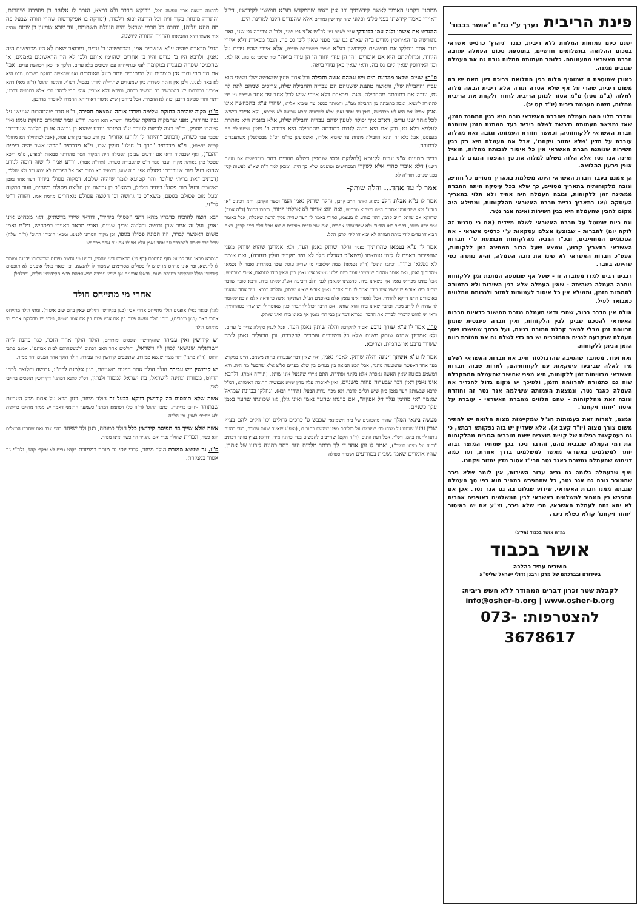פינת הריבית נערך ע"י גמ"ח 'אושר בכבוד'
ישנם כיום עמותות המלוות ללא ריבית, כנגד 'גיהוץ' כרטיס אשראי בסכום ההלואה בתשלומים חדשיים, בתוספת סכום העמלה שגובה חברת האשראי מהעמותה. כלומר העמותה המלוה גובה גם את העמלה שגובים ממנה.
כמובן שתוספת זו שמוסיף הלוה בגין ההלואה צריכה דיון האם יש בה משום ריבית, שהרי על אף שלא אסרה תורה אלא ריבית הבאה מלוה למלוה (ב"מ סט:) מ"מ אסור לנותן הריבית לחזור ולקחת את הריבית מהלוה, משום הערמת ריבית (יו"ד קס יג).
והדבר תלוי האם העמלה שחברת האשראי גובה היא בגין המתנת הזמן, שאז נמצאת העמותה נדרשת לשלם ריבית בעד המתנת הזמן שנותנת חברת האשראי ללקוחותיה, וכאשר חוזרת העמותה וגובה זאת מהלוה עוברת על הדין 'שלא יחזור ויקחנו', אבל אם העמלה היא רק בגין השירות שנותנת חברת האשראי אין כל איסור לגבותה מהלוה, הואיל ואינה אגר נטר אלא הלוה משלם למלוה את סך ההפסד הנגרם לו בגין אופן פרעון ההלואה.
הן אמנם בעבר חברת האשראי היתה משלמת בתאריך מסויים כל חודש, וגובה מלקוחותיה בתאריך מסויים, כך שלא בכל עיסקה היתה החברה ממתינה זמן ללקוחות, וגובה העמלה היה אחיד ולא תלוי בתאריך העיסקה ו/או בתאריך גביית חברת האשראי מהלקוחות, וממילא היה מקום להבין שהעמלה היא בגין השירות ואינה אגר נטר.
וגם כיום שמוטל על חברת האשראי לשלם מיידית (אם כי טכנית זה לוקח יום) לחברות - שבוצעו אצלם עסקאות ע"י כרטיס אשראי - את הסכומים המחוייבים, ובכ"ז הגביה מהלקוחות מבוצעת ע"י חברות האשראי בתאריך קבוע, ונמצא שעל הרוב ממתינה זמן ללקוחות, אעפ"כ חברות האשראי לא שינו את גובה העמלה, והיא נותרה כפי שהיתה בעבר.
רבנים רבים למדו מעובדה זו - שעל אף שנוספה המתנת זמן ללקוחות נותרה העמלה כשהיתה - שאין העמלה אלא בגין השירות ולא כתמורה להמתנת הזמן, וממילא אין כל איסור לעמותות לחזור ולגבותה מהלווים כמבואר לעיל.
אולם אין הדבר ברור, שהרי ודאי העמלה נגזרת מחישוב כדאיות חברות האשראי להסכם שבינן לבין הלקוחות, ואין חברה פיננסית שתתן הרווחת זמן מבלי לחשב קבלת תמורה בגינה, ועל כרחך שחישבו שסך העמלה שנקבעה לגביה מהמוכרים יש בה כדי לשלם גם את תמורת רווח הזמן הניתן ללקוחות.
זאת ועוד, מסתבר שהסיבה שהרגולטור חייב את חברות האשראי לשלם מיד לאלה שביצעו עיסקאות עם לקוחותיהם, למרות שבזה חברות האשראי מרוויחות זמן ללקוחות, היא מפני שחישב שהעמלה המתקבלת שוה גם כתמורה להרווחת הזמן, ולפיכך יש מקום גדול להגדיר את העמלה כאגר נטר, ונמצאת העמותה ששילמה אגר נטר זה וחוזרת וגובה זאת מהלקוחות - שהם הלווים מחברת האשראי - עוברת על איסור 'יחזור ויקחנו'.
אמנם, למרות זאת בעמותות הנ"ל שמקיימות מצות הלואה יש להתיר משום צורך מצוה (יו"ד קעב א). אלא שעדיין יש בזה נפקותא רבתא, כי גם בעסקאות רגילות של קניית מוצרים ישנם מוכרים הגובים מהלקוחות את דמי העמלה שנגבית מהם, והדבר ניכר בכך שמחיר המוצר גבוה יותר למשלמים באשראי מאשר למשלמים בדרך אחרת, ועד כמה דניחוש שהעמלה נחשבת כאגר נטר הרי"ז אסור מדין יחזור ויקחנו.
ואף שבעמלה גלומה גם גביה עבור השירות, אין לומר שלא ניכר שהמוכר גובה גם אגר נטר, כל שההפרש במחיר הוא כפי סך העמלה שגבתה ממנו חברת האשראי, שידוע שגלום בה גם אגר נטר. אכן אם ההפרש בין המחיר למשלמים באשראי לבין המשלמים באופנים אחרים לא יהא זהה לעמלת האשראי, הרי שלא ניכר, וצ"ע אם יש באיסור 'יחזור ויקחנו' קולא כשלא ניכר.
גמ"ח אושר בכבוד (תל"ג)
אושר בכבוד
חושבים עתיד כהלכה
בעידודם ובברכתם של מרנן ורבנן גדולי ישראל שליט"א
לקבלת שטר זכרון דברים המהודר ללא חשש ריבית:
info@osher-b.org | www.osher-b.org
להצטרפות: 073-3678617
ממתני' דקתני האומר לאשה קידשתיך וכו' אין ראיה שהמקדש בע"א חוששין לקידושיו, די"ל דאיירי באמר קידשתי בפני פלוני ופלוני שזה קידושין גמורים אלא שהעדים הלכו למדינת הים.
המגרש את אשתו ולנה עמו בפונדקי אפי' לאחר זמן לב"ש א"צ גט שני, ולב"ה צריכה גט שני, ואם נתגרשה מן האירוסין מודים ב"ה שא"צ גט שני מפני שאין ליבו גס בה. הגמ' מבארת דלא איירי בעד אחד ונחלקו אם חוששים לקידושין בע"א ואיירי כששניהם מודים, אלא איירי שהיו עדים על היחוד, ומחלוקתם היא אם אומרים "הן הן עידי יחוד הן הן עידי ביאה" כיון שליבו גס בה, או לא, ומן האירוסין שאין ליבו גס בה, ודאי שאין כאן עידי ביאה.
ס"ה: שניים שבאו ממדינת הים ויש עמהם אשה וחבילה וכל אחד טוען שהאשה שלו והשני הוא עבדו והחבילה שלו, והאשה טוענת ששניהם הם עבדיה והחבילה שלה, צריכים שניהם לתת לה גט, וגובה את כתובתה מהחבילה. הגמ' מבארת דלא איירי שיש לכל אחד עד אחד וצריכה גט כדי להתירה לינשא, וגובה כתובתה מן החבילה ממ"נ, והמותר בספק עד שיבוא אליהו, שהרי ע"א בהכחשה אינו נאמן אפילו אם היא לא מכחישה, דאין עד אחד נאמן אלא לשבועה והכא שבועה לא שייכא, ולא איירי כשיש לכל אחד שני עדים, דא"כ איך יכולה לטעון שהם עבדיה וחבילה שלה, אלא באמת היא מותרת לעלמא בלא גט, ורק אם היא רוצה לגבות כתובתה מהחבילה היא צריכה ב' גיטין שיתנו לה הם מעצמם, אבל בלא זה תהא החבילה מונחת עד שיבוא אליהו, ואשמועינן כר"מ דס"ל שמטלטלין משתעבדים לכתובה.
בדיני ממונות א"צ עדים לקיומא (לחלוקת נכסי שותפין כשלא חוזרים בהם ומכחישים את טענת השני) דלא איברו סהדי אלא לשקרי המכחישים וטוענים שלא כך היה. ומכאן למד ר"ת שא"צ לעשות קנין בפני שניים. תוד"ה לא.
אמר לו עד אחד... והלה שותק-
אמר לו ע"א אכלת חלב בשוגג ואתה חייב קרבן, והלה שותק נאמן העד וכשר הקרבן, והא דכתיב "או הודע" ולא שיודיעוהו אחרים היינו כשהוא מכחיש, ואם הוא אומר לא אכלתי פטור. וכתבו התוס' (ד"ה אמר) שדווקא אם שותק חייב קרבן, דהוי כנודע לו מעצמו, ואיירי באמר לו העד שהיה עליך לדעת שאכלת, אבל באומר איני יודע פטור, דכתיב "או הודע" ולא שיודיעוהו אחרים, ואם שני עדים מעידים שהוא אכל חלב חייב קרבן, דאם הביאוהו עדים לידי מיתה חמורה לא יביאוהו לידי קרבן הקל.
אמר לו ע"א נטמאו טהרותיך בפניך והלה שותק נאמן העד, ולא אמרינן שהוא שותק מפני שהפירות ראוים לו לימי טומאתו (משא"כ באכלת חלב לא היה מקריב חולין בעזרה), ואם אומר לא נטמאו טהור. וכתבו התוס' (ד"ה נטמאו) שמה שלאביי מי שהיה עוסק עימו בטהרות ואמר לו נטמאו טהרותיך נאמן, ואם אומר טהרות שעשיתי עמך ביום פלוני נטמאו אינו נאמן כיון שאין בידו לטמאם, איירי במכחיש, אבל באינו מכחיש נאמן אף כשאינו בידו, כדמצינו שנאמן לגבי חלב ורביעה אע"ג שאינו בידו. ורבא סובר שדבר שהיה בידו אע"פ שעכשיו אינו בידו ואמר לו מיד אח"כ נאמן אע"פ שאינו שותק, והלכה כרבא. ועד אחד שנאמן באיסורים היינו דווקא להתיר, אבל לאסור אינו נאמן אלא באופנים הנ"ל. ושתיקה אינה כהודאה אלא היכא שאומר לו שהיה לו לידע מכך. ובדבר שאינו בידו והוא שותק, אם הדבר יכול להתברר כגון שאומר לו יש שרץ בטהרותיך, ודאי יש לחוש לדבריו ולבדוק את הדבר. וגבורא דמהימן כבי תרי נאמן אף באינו בידו ואינו שותק.
ס"ו. אמר לו ע"א שורך נרבע ואסור להקרבה והלה שותק נאמן העד, אבל לענין סקילה צריך ב' עדים, ולא אמרינן שהוא שותק משום שלא כל השוורים עומדים להקרבה, וכן הבעלים נאמן לומר ששורו נרבע או שהמית. וצריכא.
אמר לו ע"א אשתך זינתה והלה שותק, לאביי נאמן, ואף שאין דבר שבערוה פחות משנים, היינו במקדש בעד אחד דאפשר שהמעשה מתנה, אבל הכא הביאה בין בעדים בין שלא בעדים וא"צ אלא שהבעל מה היה. והא דמשמע בסוטה שאין האשה נאסרת אלא בקינוי וסתירה, התם איירי שהבעל אינו שותק. (תוד"ה אמר). ולרבא אינו נאמן דאין דבר שבערוה פחות משניים, ואין לאוסרה עליו מדין שויא אנפשיה חתיכה דאיסורא, דס"ל לרבא שבשותק העד נאמן כיון שיש רגלים לדבר, ולא מכח עדות הבעל. (תוד"ה רבא). ונחלקו בכוונת שמואל שאמר "אי מהימן עלך זיל אפקה", אם כוונתו שהעד נאמן ואינו גזלן, או שכוונתו שהעד נאמן עלך כשניים.
מעשה בינאי המלך שהיה מהכהנים של בית חשמונאי שכבש ס' כרכים גדולים וכו' הקים להם בציץ שבין עיניו שנתנו על מצחו כדי שיעמדו על רגליהם מפני שהשם כתוב בו, (ואע"ג שאינה שעת עבודה, בגדי כהונה ניתנו להנות בהם. רש"י. אבל דעת התוס' (ד"ה הקם) שחייבים להפשיט בגדי כהונה מיד, ודווקא בציץ מותר דכתיב "והיה על מצחו תמיד"), ואמר לו זקן אחד די לך בכתר מלכות הנח כתר כהונה לזרעו של אהרן, שהיו אומרים שאמו נשבית במודיעים ושבויה פסולה
לכהונה ונשאה אביו ונעשה חלל, ויבוקש הדבר ולא נמצא, ואמר לו אלעזר בן פועירה שיהרגם, והתורה מונחת בקרן זוית וכל הרוצה יבוא וילמוד, (ונזרקה בו אפיקורסות שהרי תורה שבעל פה מה תהא עליה), ונהרגו כל חכמי ישראל והיה העולם משתומם, עד שבא שמעון בן שטח שהיה אחי אשתו והיא החביאתו והחזיר התורה ליושנה.
הגמ' מבארת שהיה ע"א שנשבית אמו, והכחישוהו ב' עדים, ומבואר שאם לא היו מכחישים היה נאמן, ולרבא היו ב' עדים והיו ב' אחרים שהזימו אותם ולכן לא היו הראשונים נאמנים, או שהכניסו שפחה כנענית במקומה לפני שנתייחדה עם השובים בלא עדים, הלכך אין כאן הכחשת עדים. אבל אם היו תרי ותרי אין סומכים על המתירים יותר מעל האוסרים ואף שהאשה בחזקת כשרות, מ"מ היא לא באה לפנינו, ולבן אין חזקת כשרות כיון שמעידים שתחילת לידתו בפסול. רש"י. והקשו התוס' (ד"ה מאי) דהא אמרינן בכתובות י"ג דהמכשיר בה מכשיר בבתה, ותירצו דלא אמרינן אוקי תרי לבהדי תרי אלא בתרומה דרבנן, דתרי ותרי ספיקא דרבנן ובזה לא החמירו, אבל ביוחסין שיש איסור דאורייתא החמירו לאוסרה מדרבנן.
ס"ו: מקוה שהיתה בחזקת שלימה ומדדו אותה ונמצאת חסירה, ר"ט סבר שהטהרות שנעשו על גבה טהורות, מפני שהמקוה בחזקת שלימה והשתא הוא דחסר. ור"ע אמר שהאדם בחזקת טמא ואין לטהרו מספק. ור"ט רצה לדמות לעובד ע"ג המזבח ונודע שהוא בן גרושה או בן חלוצה שעבודתו שכבר עבד כשרה, (דכתיב "והיתה לו ולזרעו אחריו" בין זרע כשר בין זרע פסול, (אבל לכתחילה הא מחולל קרייה רחמנא), וי"א מדכתיב "ברך ד' חילו" חולין שבו, וי"א מדכתיב "הכהן אשר יהיה בימים ההם"), ואף שבמקוה ודאי אם יודעים שבזמן הטבילה היה המקוה חסר טהרותיו טמאות למפרע, מ"מ היכא שטבל כהן באותה מקוה ועבד סבר ר"ט שהעבודה כשרה. (תוד"ה אמר). ור"ע אמר לו שזה דומה לנודע שהוא בעל מום שעבודתו פסולה אפי' היה שוגג, דבמזיד הא כתיב "אך אל הפרוכת לא יבוא וכו' ולא יחלל", (דכתיב "את בריתי שלום" והו' קטיעא לומר שיהיה שלם), דמקוה פסולו ביחיד דעד אחד נאמן באיסורים ובעל מום פסולו ביחיד כדלהלן, משא"כ בן גרושה ובן חלוצה פסולם בשניים, ועוד דמקוה ובעל מום פסולם בגופם, משא"כ בן גרושה ובן חלוצה פסולם מאחרים מחמת אמו, והודה ר"ט לר"ע.
רבא רוצה להוכיח כדבריו מהא דתני "פסולו ביחיד", דודאי איירי בדשתיק, דאי מכחיש אינו נאמן, ועל זה אמר שבן גרושה וחלוצה צריך שניים. ואביי מבאר דאיירי במכחיש, ומ"מ נאמן משום דאפשר לברר, וזה הכונה פסולו בגופו, וכן מקוה חסרונו לפנינו. ומכאן הוכיחו התוס' (ד"ה שלח) שכל דבר שיכול להתברר עד אחד נאמן עליו אפילו אם עד אחד מכחישו.
הגמרא מכאן ועד כמעט סוף המסכת (דף פ') מבארת דיני יוחסין, והיינו מי נחשב מיוחס שכשרותו ידועה ומותר לו להנשא, ומי אינו מיוחס או שיש לו פסולים מסויימים שאסור לו להנשא, וכן יבואר באלו אופנים לא תופסים קידושין בגלל שהקשר ביניהם פגום, ובאלו אופנים אף שיש עבירה בנישואיהם מ"מ הקידושין חלים, וכדלהלן.
אחרי מי מתייחס הולד
להלן יבואר באלו אופנים הולד מתייחס אחרי אביו (כגון בקידושין רגילים שאין בהם שום איסור), ומתי הולד מתייחס אחרי האם (כגון בנכרית), ומתי הולד נעשה פגום בין אם אביו פגום בין אם אמו פגומה, ומתי יש מחלוקת אחרי מי מתיחס הולד.
יש קידושין ואין עבירה שהקידושין תופסים ומותרים, הולד הולך אחר הזכר, כגון כהנת לויה וישראלית שנישאו לכהן לוי וישראל, והולכים אחר האב דכתיב "למשפחותם לבית אבותם". אמנם כתבו התוס' (ד"ה מתני') דגר מצרי שנשא ממזרת, שתופסים קידושין ואין עבירה, הולד הולך אחר הפגום והוי ממזר.
יש קידושין ויש עבירה הולד הולך אחר הפגום משניהם, כגון אלמנה לכה"ג, גרושה וחלוצה לכהן הדיוט, ממזרת ונתינה לישראל, בת ישראל לממזר ולנתין, דס"ל לתנא דמתני' דקידושין תופסים בחייבי לאוין.
אשה שלא תופסים בה קידושין דווקא בבעל זה הולד ממזר, כגון הבא על אחת מכל העריות שבתורה -חייבי כריתות. וכתבו התוס' (ד"ה כל) דסתמא דמתני' כשמעון התימני דאמר יש ממזר מחייבי כריתות ולא מחייבי לאוין, וכן הלכה.
אשה שלא שייך בה תפיסת קידושין כלל הולד כמותה, כגון ולד שפחה דהוי עבד ואם שחררו הבעלים הוא כשר, ונכרית שהולד נכרי ואם נתגייר הוי כשר ואינו ממזר.
ס"ז. גר שנשא ממזרת הולד ממזר, לרבי יוסי גר מותר בממזרת דקהל גרים לא איקרי קהל, ולר"י גר אסור בממזרת.